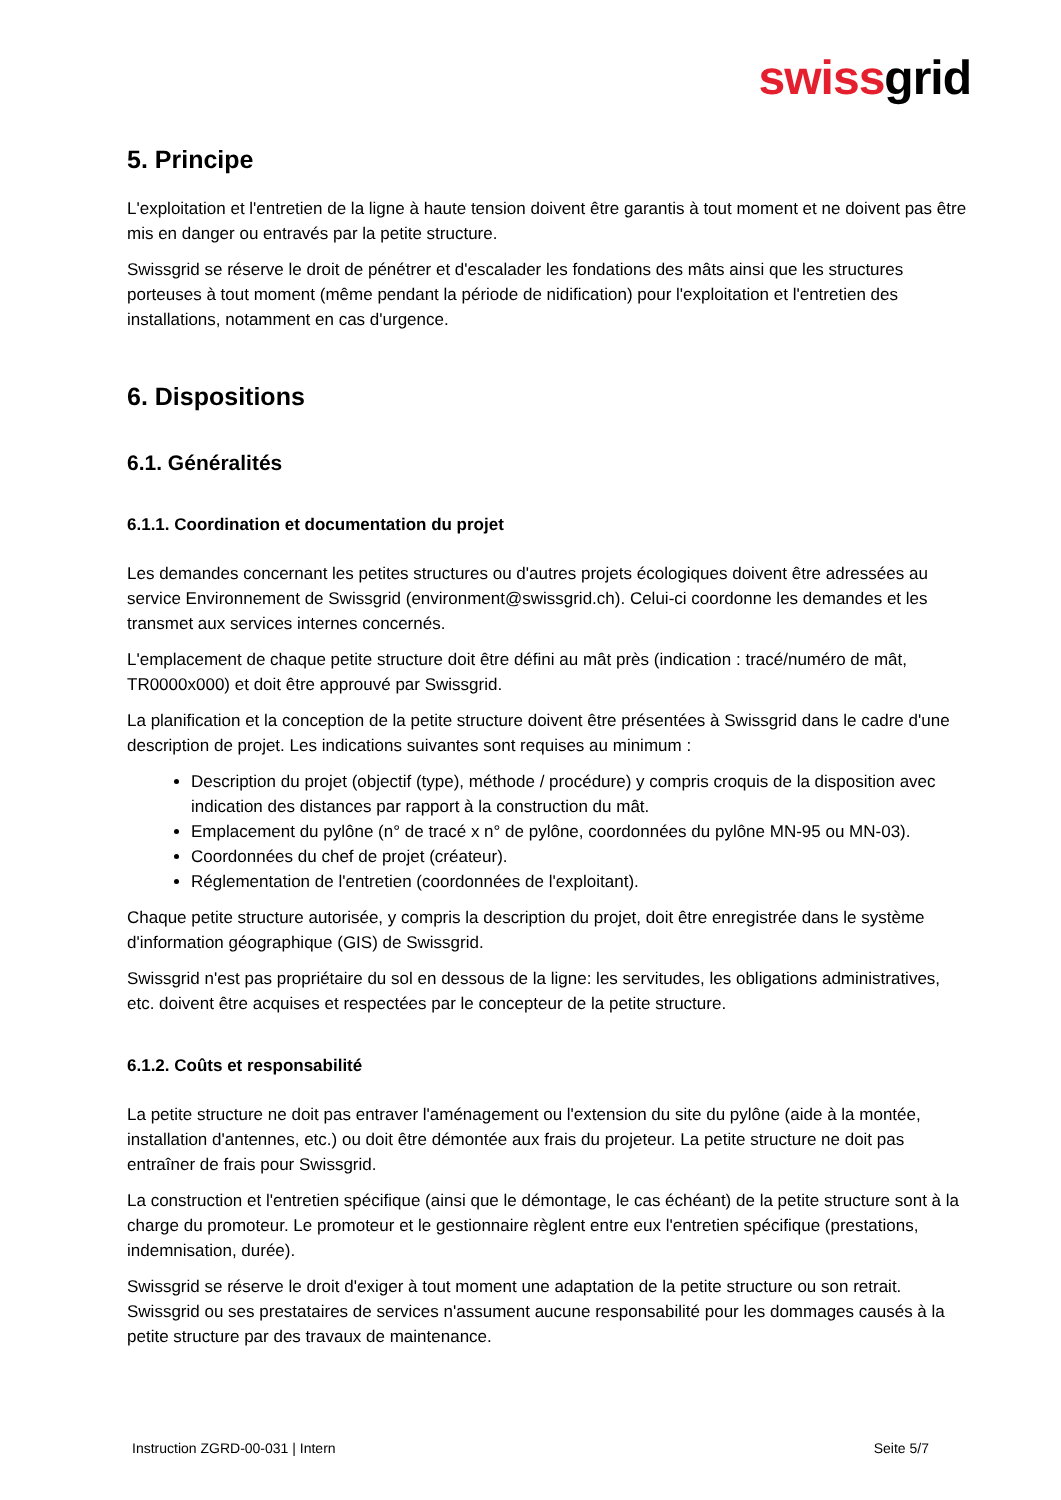swissgrid
5. Principe
L'exploitation et l'entretien de la ligne à haute tension doivent être garantis à tout moment et ne doivent pas être mis en danger ou entravés par la petite structure.
Swissgrid se réserve le droit de pénétrer et d'escalader les fondations des mâts ainsi que les structures porteuses à tout moment (même pendant la période de nidification) pour l'exploitation et l'entretien des installations, notamment en cas d'urgence.
6. Dispositions
6.1. Généralités
6.1.1. Coordination et documentation du projet
Les demandes concernant les petites structures ou d'autres projets écologiques doivent être adressées au service Environnement de Swissgrid (environment@swissgrid.ch). Celui-ci coordonne les demandes et les transmet aux services internes concernés.
L'emplacement de chaque petite structure doit être défini au mât près (indication : tracé/numéro de mât, TR0000x000) et doit être approuvé par Swissgrid.
La planification et la conception de la petite structure doivent être présentées à Swissgrid dans le cadre d'une description de projet. Les indications suivantes sont requises au minimum :
Description du projet (objectif (type), méthode / procédure) y compris croquis de la disposition avec indication des distances par rapport à la construction du mât.
Emplacement du pylône (n° de tracé x n° de pylône, coordonnées du pylône MN-95 ou MN-03).
Coordonnées du chef de projet (créateur).
Réglementation de l'entretien (coordonnées de l'exploitant).
Chaque petite structure autorisée, y compris la description du projet, doit être enregistrée dans le système d'information géographique (GIS) de Swissgrid.
Swissgrid n'est pas propriétaire du sol en dessous de la ligne: les servitudes, les obligations administratives, etc. doivent être acquises et respectées par le concepteur de la petite structure.
6.1.2. Coûts et responsabilité
La petite structure ne doit pas entraver l'aménagement ou l'extension du site du pylône (aide à la montée, installation d'antennes, etc.) ou doit être démontée aux frais du projeteur. La petite structure ne doit pas entraîner de frais pour Swissgrid.
La construction et l'entretien spécifique (ainsi que le démontage, le cas échéant) de la petite structure sont à la charge du promoteur. Le promoteur et le gestionnaire règlent entre eux l'entretien spécifique (prestations, indemnisation, durée).
Swissgrid se réserve le droit d'exiger à tout moment une adaptation de la petite structure ou son retrait. Swissgrid ou ses prestataires de services n'assument aucune responsabilité pour les dommages causés à la petite structure par des travaux de maintenance.
Instruction ZGRD-00-031 | Intern Seite 5/7